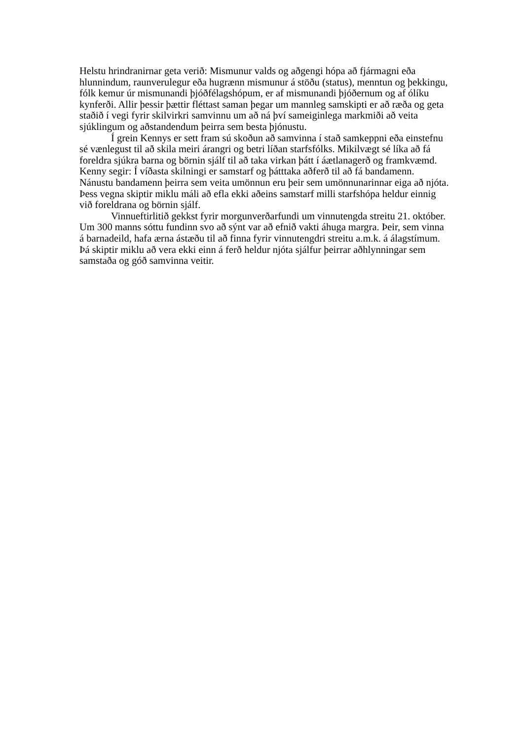Helstu hrindranirnar geta verið: Mismunur valds og aðgengi hópa að fjármagni eða hlunnindum, raunverulegur eða hugrænn mismunur á stöðu (status), menntun og þekkingu, fólk kemur úr mismunandi þjóðfélagshópum, er af mismunandi þjóðernum og af ólíku kynferði. Allir þessir þættir fléttast saman þegar um mannleg samskipti er að ræða og geta staðið í vegi fyrir skilvirkri samvinnu um að ná því sameiginlega markmiði að veita sjúklingum og aðstandendum þeirra sem besta þjónustu.
Í grein Kennys er sett fram sú skoðun að samvinna í stað samkeppni eða einstefnu sé vænlegust til að skila meiri árangri og betri líðan starfsfólks. Mikilvægt sé líka að fá foreldra sjúkra barna og börnin sjálf til að taka virkan þátt í áætlanagerð og framkvæmd. Kenny segir: Í víðasta skilningi er samstarf og þátttaka aðferð til að fá bandamenn. Nánustu bandamenn þeirra sem veita umönnun eru þeir sem umönnunarinnar eiga að njóta. Þess vegna skiptir miklu máli að efla ekki aðeins samstarf milli starfshópa heldur einnig við foreldrana og börnin sjálf.
Vinnueftirlitið gekkst fyrir morgunverðarfundi um vinnutengda streitu 21. október. Um 300 manns sóttu fundinn svo að sýnt var að efnið vakti áhuga margra. Þeir, sem vinna á barnadeild, hafa ærna ástæðu til að finna fyrir vinnutengdri streitu a.m.k. á álagstímum. Þá skiptir miklu að vera ekki einn á ferð heldur njóta sjálfur þeirrar aðhlynningar sem samstaða og góð samvinna veitir.